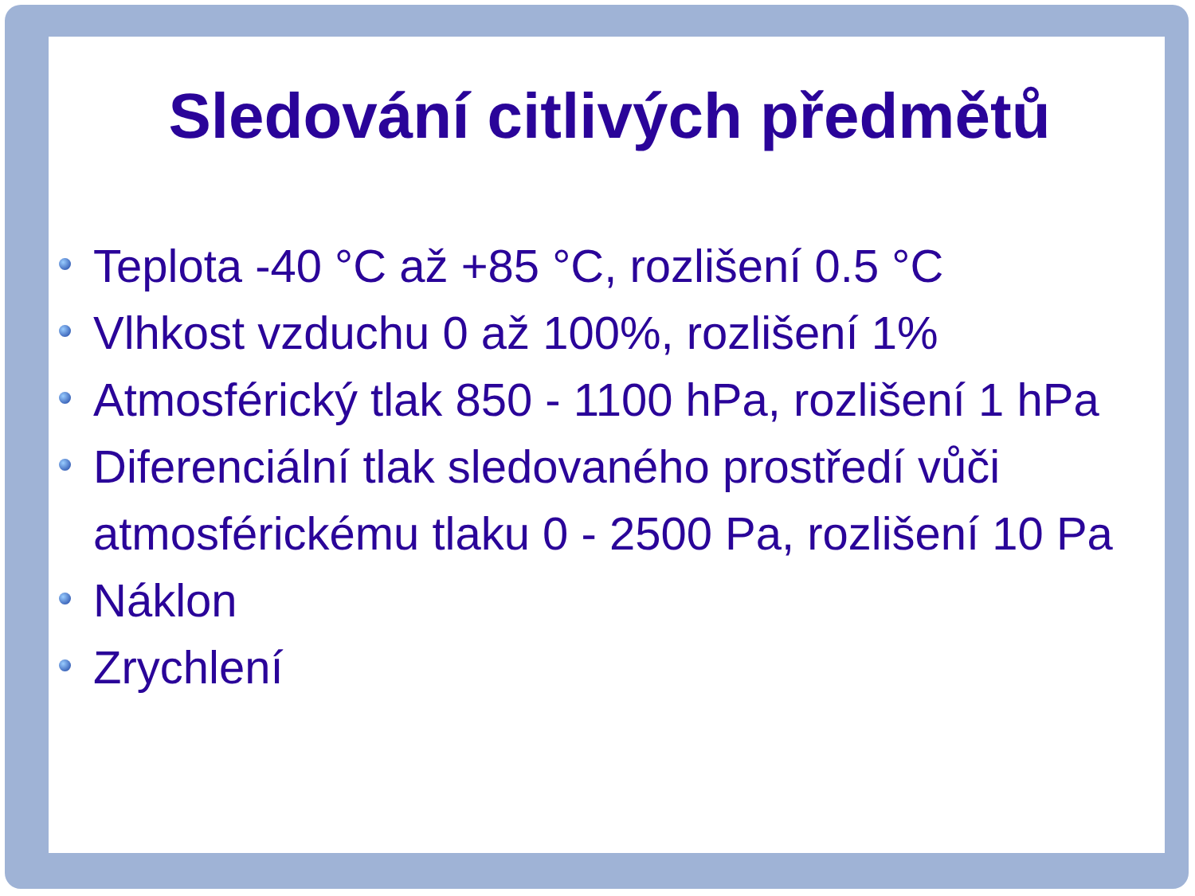Sledování citlivých předmětů
Teplota -40 °C až +85 °C, rozlišení 0.5 °C
Vlhkost vzduchu 0 až 100%, rozlišení 1%
Atmosférický tlak 850 - 1100 hPa, rozlišení 1 hPa
Diferenciální tlak sledovaného prostředí vůči atmosférickému tlaku 0 - 2500 Pa, rozlišení 10 Pa
Náklon
Zrychlení